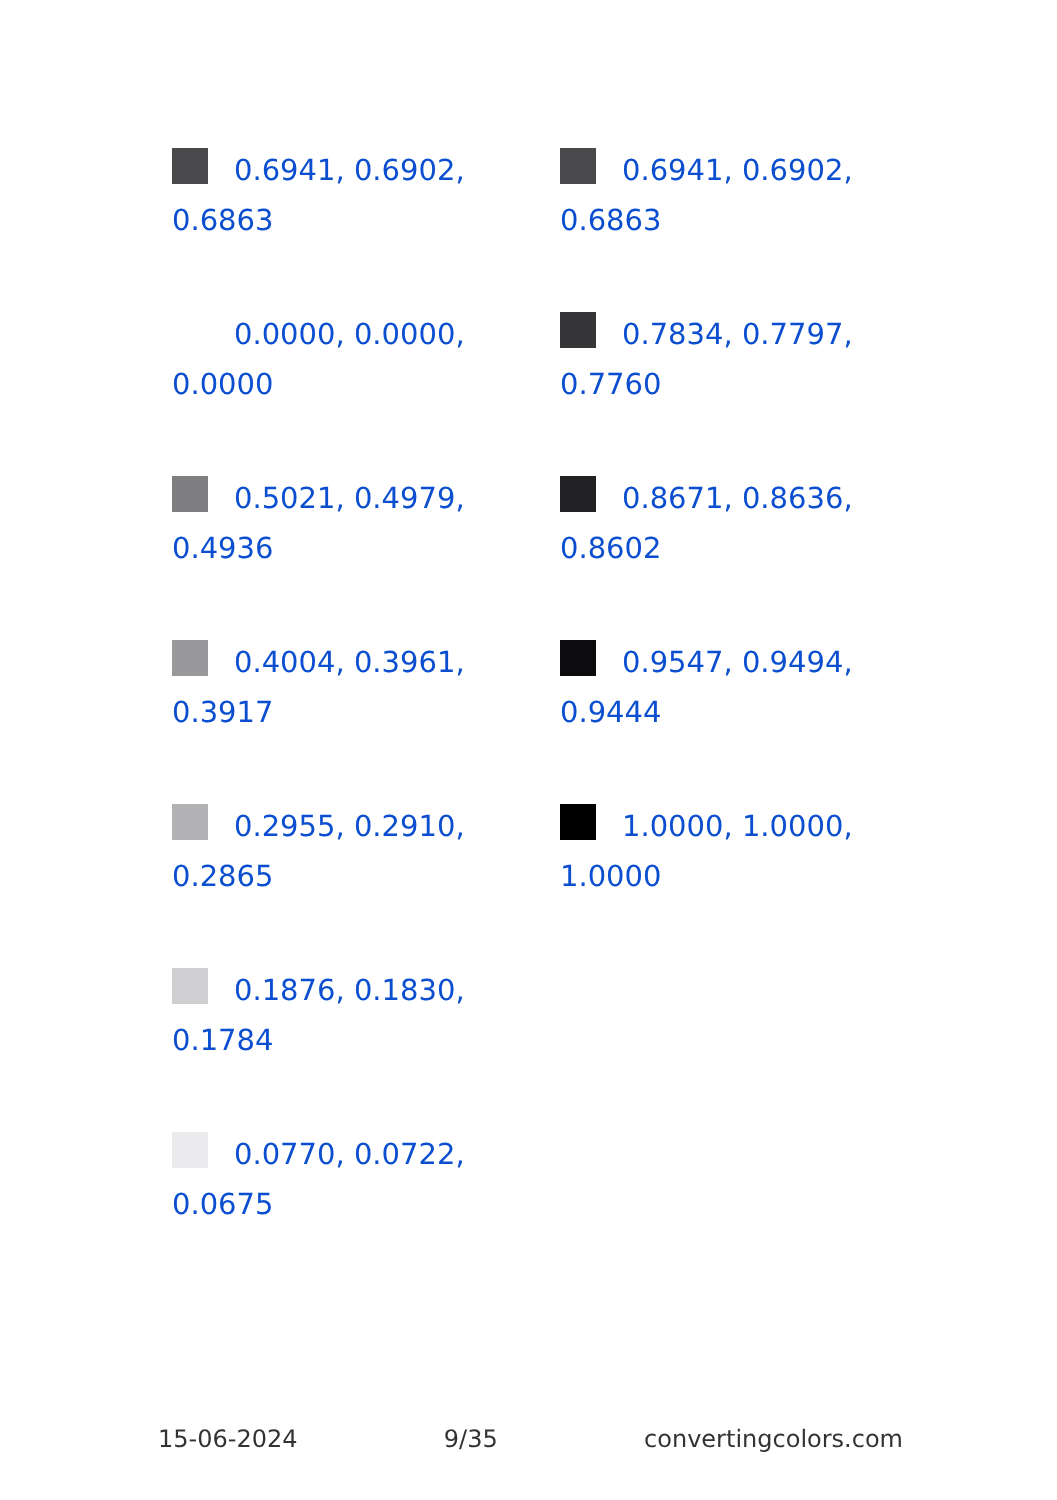0.6941, 0.6902, 0.6863
0.6941, 0.6902, 0.6863
0.0000, 0.0000, 0.0000
0.7834, 0.7797, 0.7760
0.5021, 0.4979, 0.4936
0.8671, 0.8636, 0.8602
0.4004, 0.3961, 0.3917
0.9547, 0.9494, 0.9444
0.2955, 0.2910, 0.2865
1.0000, 1.0000, 1.0000
0.1876, 0.1830, 0.1784
0.0770, 0.0722, 0.0675
15-06-2024 9/35 convertingcolors.com